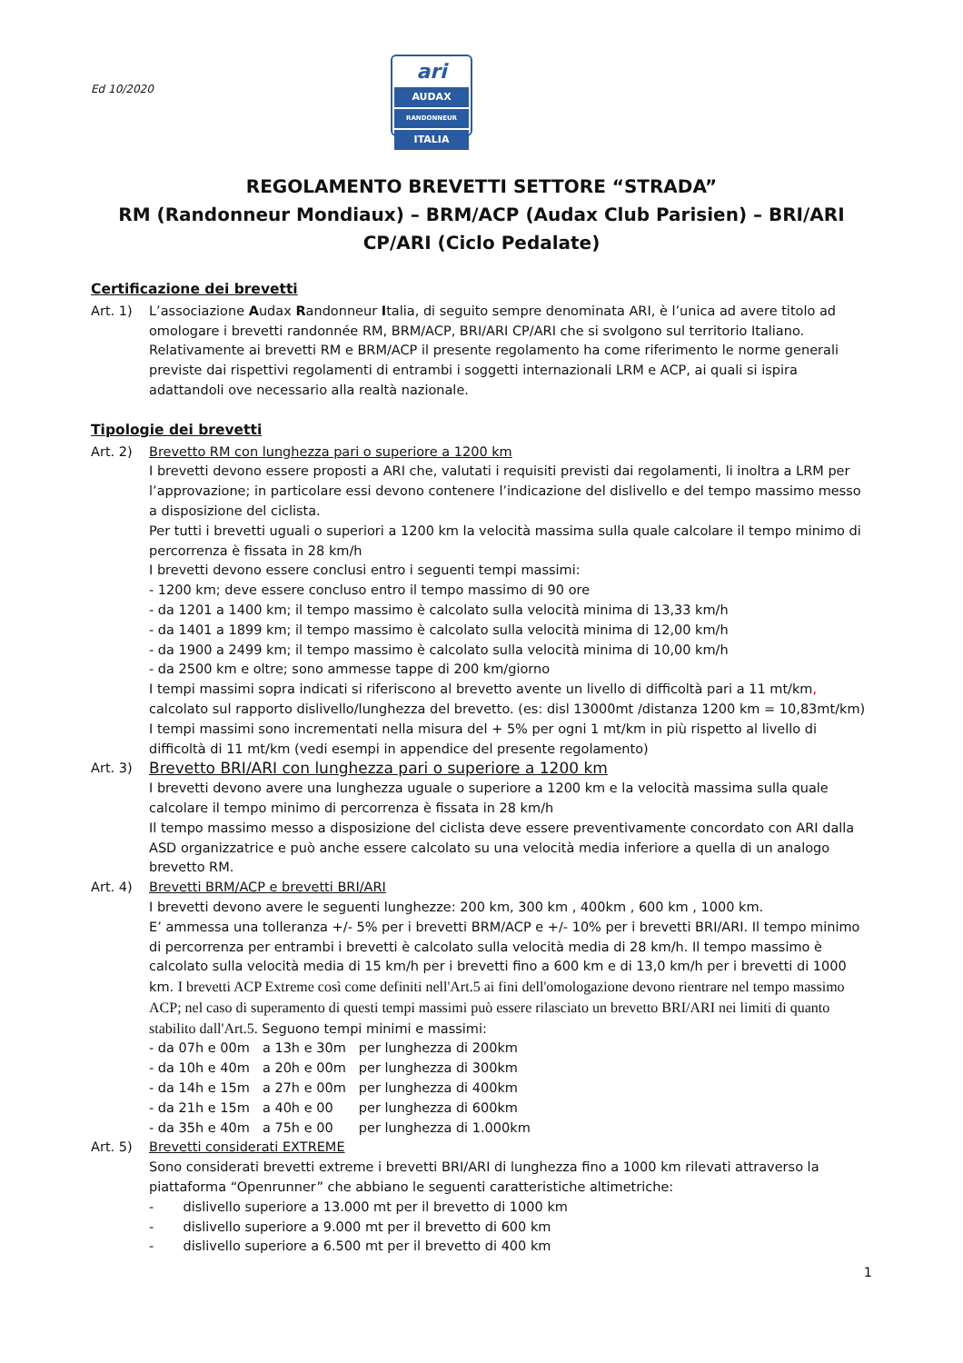Ed 10/2020
ari
AUDAX
RANDONNEUR
ITALIA
REGOLAMENTO BREVETTI SETTORE “STRADA”
RM (Randonneur Mondiaux) – BRM/ACP (Audax Club Parisien) – BRI/ARI
CP/ARI (Ciclo Pedalate)
Certificazione dei brevetti
Art. 1) L’associazione Audax Randonneur Italia, di seguito sempre denominata ARI, è l’unica ad avere titolo ad omologare i brevetti randonnée RM, BRM/ACP, BRI/ARI CP/ARI che si svolgono sul territorio Italiano. Relativamente ai brevetti RM e BRM/ACP il presente regolamento ha come riferimento le norme generali previste dai rispettivi regolamenti di entrambi i soggetti internazionali LRM e ACP, ai quali si ispira adattandoli ove necessario alla realtà nazionale.
Tipologie dei brevetti
Art. 2) Brevetto RM con lunghezza pari o superiore a 1200 km
I brevetti devono essere proposti a ARI che, valutati i requisiti previsti dai regolamenti, li inoltra a LRM per l’approvazione; in particolare essi devono contenere l’indicazione del dislivello e del tempo massimo messo a disposizione del ciclista.
Per tutti i brevetti uguali o superiori a 1200 km la velocità massima sulla quale calcolare il tempo minimo di percorrenza è fissata in 28 km/h
I brevetti devono essere conclusi entro i seguenti tempi massimi:
- 1200 km; deve essere concluso entro il tempo massimo di 90 ore
- da 1201 a 1400 km; il tempo massimo è calcolato sulla velocità minima di 13,33 km/h
- da 1401 a 1899 km; il tempo massimo è calcolato sulla velocità minima di 12,00 km/h
- da 1900 a 2499 km; il tempo massimo è calcolato sulla velocità minima di 10,00 km/h
- da 2500 km e oltre; sono ammesse tappe di 200 km/giorno
I tempi massimi sopra indicati si riferiscono al brevetto avente un livello di difficoltà pari a 11 mt/km, calcolato sul rapporto dislivello/lunghezza del brevetto. (es: disl 13000mt /distanza 1200 km = 10,83mt/km)
I tempi massimi sono incrementati nella misura del + 5% per ogni 1 mt/km in più rispetto al livello di difficoltà di 11 mt/km (vedi esempi in appendice del presente regolamento)
Art. 3)
Brevetto BRI/ARI con lunghezza pari o superiore a 1200 km
I brevetti devono avere una lunghezza uguale o superiore a 1200 km e la velocità massima sulla quale calcolare il tempo minimo di percorrenza è fissata in 28 km/h
Il tempo massimo messo a disposizione del ciclista deve essere preventivamente concordato con ARI dalla ASD organizzatrice e può anche essere calcolato su una velocità media inferiore a quella di un analogo brevetto RM.
Art. 4) Brevetti BRM/ACP e brevetti BRI/ARI
I brevetti devono avere le seguenti lunghezze: 200 km, 300 km , 400km , 600 km , 1000 km.
E’ ammessa una tolleranza +/- 5% per i brevetti BRM/ACP e +/- 10% per i brevetti BRI/ARI. Il tempo minimo di percorrenza per entrambi i brevetti è calcolato sulla velocità media di 28 km/h. Il tempo massimo è calcolato sulla velocità media di 15 km/h per i brevetti fino a 600 km e di 13,0 km/h per i brevetti di 1000 km. I brevetti ACP Extreme così come definiti nell'Art.5 ai fini dell'omologazione devono rientrare nel tempo massimo ACP; nel caso di superamento di questi tempi massimi può essere rilasciato un brevetto BRI/ARI nei limiti di quanto stabilito dall'Art.5. Seguono tempi minimi e massimi:
| - da 07h e 00m | a 13h e 30m | per lunghezza di 200km |
| - da 10h e 40m | a 20h e 00m | per lunghezza di 300km |
| - da 14h e 15m | a 27h e 00m | per lunghezza di 400km |
| - da 21h e 15m | a 40h e 00 | per lunghezza di 600km |
| - da 35h e 40m | a 75h e 00 | per lunghezza di 1.000km |
Art. 5) Brevetti considerati EXTREME
Sono considerati brevetti extreme i brevetti BRI/ARI di lunghezza fino a 1000 km rilevati attraverso la piattaforma “Openrunner” che abbiano le seguenti caratteristiche altimetriche:
- dislivello superiore a 13.000 mt per il brevetto di 1000 km
- dislivello superiore a 9.000 mt per il brevetto di 600 km
- dislivello superiore a 6.500 mt per il brevetto di 400 km
1